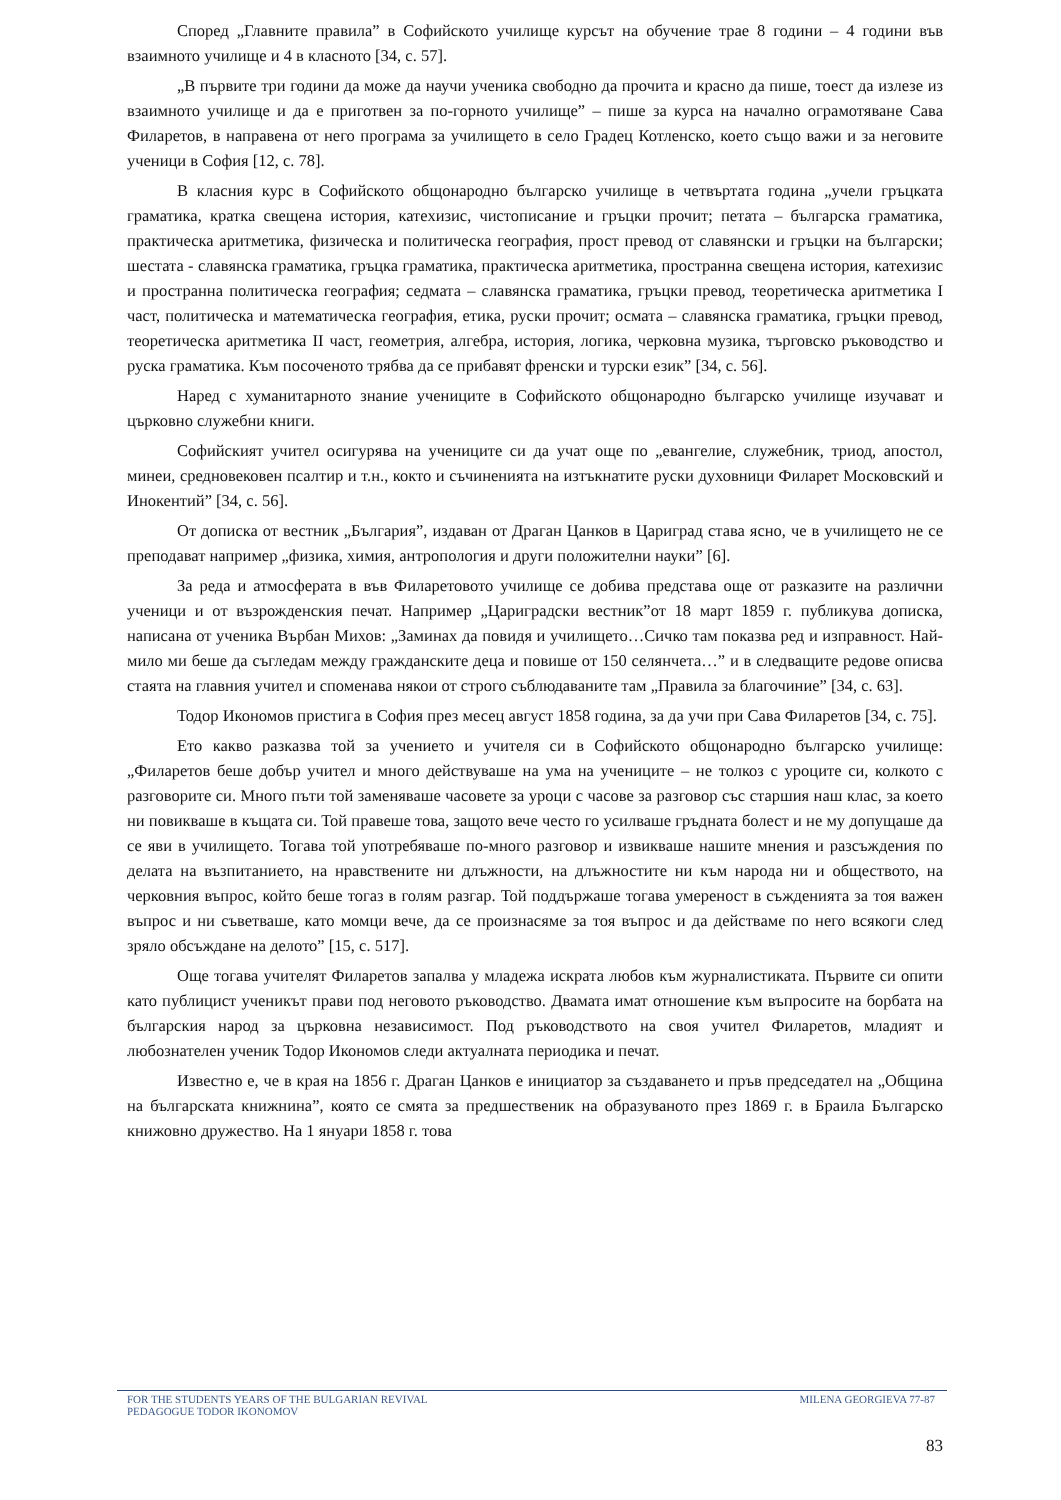Според „Главните правила” в Софийското училище курсът на обучение трае 8 години – 4 години във взаимното училище и 4 в класното [34, с. 57].
„В първите три години да може да научи ученика свободно да прочита и красно да пише, тоест да излезе из взаимното училище и да е приготвен за по-горното училище” – пише за курса на начално ограмотяване Сава Филаретов, в направена от него програма за училището в село Градец Котленско, което също важи и за неговите ученици в София [12, с. 78].
В класния курс в Софийското общонародно българско училище в четвъртата година „учели гръцката граматика, кратка свещена история, катехизис, чистописание и гръцки прочит; петата – българска граматика, практическа аритметика, физическа и политическа география, прост превод от славянски и гръцки на български; шестата - славянска граматика, гръцка граматика, практическа аритметика, пространна свещена история, катехизис и пространна политическа география; седмата – славянска граматика, гръцки превод, теоретическа аритметика I част, политическа и математическа география, етика, руски прочит; осмата – славянска граматика, гръцки превод, теоретическа аритметика II част, геометрия, алгебра, история, логика, черковна музика, търговско ръководство и руска граматика. Към посоченото трябва да се прибавят френски и турски език” [34, с. 56].
Наред с хуманитарното знание учениците в Софийското общонародно българско училище изучават и църковно служебни книги.
Софийският учител осигурява на учениците си да учат още по „евангелие, служебник, триод, апостол, минеи, средновековен псалтир и т.н., кокто и съчиненията на изтъкнатите руски духовници Филарет Московский и Инокентий” [34, с. 56].
От дописка от вестник „България”, издаван от Драган Цанков в Цариград става ясно, че в училището не се преподават например „физика, химия, антропология и други положителни науки” [6].
За реда и атмосферата в във Филаретовото училище се добива представа още от разказите на различни ученици и от възрожденския печат. Например „Цариградски вестник”от 18 март 1859 г. публикува дописка, написана от ученика Върбан Михов: „Заминах да повидя и училището…Сичко там показва ред и изправност. Най-мило ми беше да съгледам между гражданските деца и повише от 150 селянчета…” и в следващите редове описва стаята на главния учител и споменава някои от строго съблюдаваните там „Правила за благочиние” [34, с. 63].
Тодор Икономов пристига в София през месец август 1858 година, за да учи при Сава Филаретов [34, с. 75].
Ето какво разказва той за учението и учителя си в Софийското общонародно българско училище: „Филаретов беше добър учител и много действуваше на ума на учениците – не толкоз с уроците си, колкото с разговорите си. Много пъти той заменяваше часовете за уроци с часове за разговор със старшия наш клас, за което ни повикваше в къщата си. Той правеше това, защото вече често го усилваше гръдната болест и не му допущаше да се яви в училището. Тогава той употребяваше по-много разговор и извикваше нашите мнения и разсъждения по делата на възпитанието, на нравствените ни длъжности, на длъжностите ни към народа ни и обществото, на черковния въпрос, който беше тогаз в голям разгар. Той поддържаше тогава умереност в съжденията за тоя важен въпрос и ни съветваше, като момци вече, да се произнасяме за тоя въпрос и да действаме по него всякоги след зряло обсъждане на делото” [15, с. 517].
Още тогава учителят Филаретов запалва у младежа искрата любов към журналистиката. Първите си опити като публицист ученикът прави под неговото ръководство. Двамата имат отношение към въпросите на борбата на българския народ за църковна независимост. Под ръководството на своя учител Филаретов, младият и любознателен ученик Тодор Икономов следи актуалната периодика и печат.
Известно е, че в края на 1856 г. Драган Цанков е инициатор за създаването и пръв председател на „Община на българската книжнина”, която се смята за предшественик на образуваното през 1869 г. в Браила Българско книжовно дружество. На 1 януари 1858 г. това
FOR THE STUDENTS YEARS OF THE BULGARIAN REVIVAL
PEDAGOGUE TODOR IKONOMOV
MILENA GEORGIEVA 77-87
83